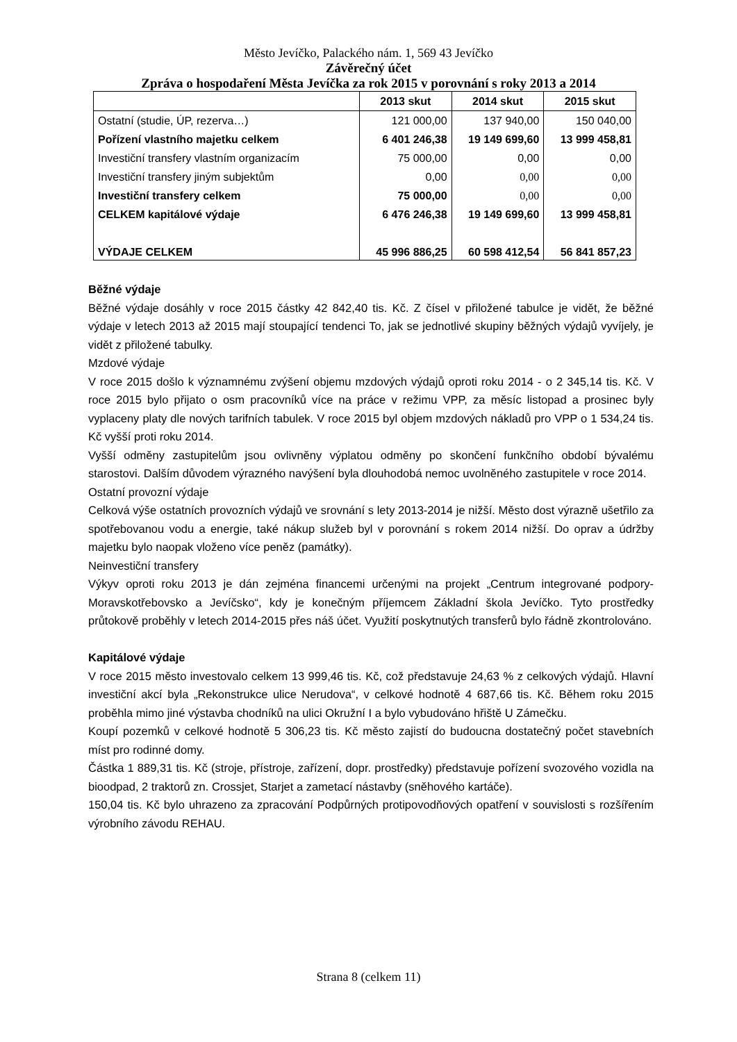Město Jevíčko, Palackého nám. 1, 569 43 Jevíčko
Závěrečný účet
Zpráva o hospodaření Města Jevíčka za rok 2015 v porovnání s roky 2013 a 2014
| | 2013 skut | 2014 skut | 2015 skut |
| --- | --- | --- | --- |
| Ostatní (studie, ÚP, rezerva…) | 121 000,00 | 137 940,00 | 150 040,00 |
| Pořízení vlastního majetku celkem | 6 401 246,38 | 19 149 699,60 | 13 999 458,81 |
| Investiční transfery vlastním organizacím | 75 000,00 | 0,00 | 0,00 |
| Investiční transfery jiným subjektům | 0,00 | 0,00 | 0,00 |
| Investiční transfery celkem | 75 000,00 | 0,00 | 0,00 |
| CELKEM kapitálové výdaje | 6 476 246,38 | 19 149 699,60 | 13 999 458,81 |
| VÝDAJE CELKEM | 45 996 886,25 | 60 598 412,54 | 56 841 857,23 |
Běžné výdaje
Běžné výdaje dosáhly v roce 2015 částky 42 842,40 tis. Kč. Z čísel v přiložené tabulce je vidět, že běžné výdaje v letech 2013 až 2015 mají stoupající tendenci To, jak se jednotlivé skupiny běžných výdajů vyvíjely, je vidět z přiložené tabulky.
Mzdové výdaje
V roce 2015 došlo k významnému zvýšení objemu mzdových výdajů oproti roku 2014 - o 2 345,14 tis. Kč. V roce 2015 bylo přijato o osm pracovníků více na práce v režimu VPP, za měsíc listopad a prosinec byly vyplaceny platy dle nových tarifních tabulek. V roce 2015 byl objem mzdových nákladů pro VPP o 1 534,24 tis. Kč vyšší proti roku 2014.
Vyšší odměny zastupitelům jsou ovlivněny výplatou odměny po skončení funkčního období bývalému starostovi. Dalším důvodem výrazného navýšení byla dlouhodobá nemoc uvolněného zastupitele v roce 2014.
Ostatní provozní výdaje
Celková výše ostatních provozních výdajů ve srovnání s lety 2013-2014 je nižší. Město dost výrazně ušetřilo za spotřebovanou vodu a energie, také nákup služeb byl v porovnání s rokem 2014 nižší. Do oprav a údržby majetku bylo naopak vloženo více peněz (památky).
Neinvestiční transfery
Výkyv oproti roku 2013 je dán zejména financemi určenými na projekt „Centrum integrované podpory-Moravskotřebovsko a Jevíčsko“, kdy je konečným příjemcem Základní škola Jevíčko. Tyto prostředky průtokově proběhly v letech 2014-2015 přes náš účet. Využití poskytnutých transferů bylo řádně zkontrolováno.
Kapitálové výdaje
V roce 2015 město investovalo celkem 13 999,46 tis. Kč, což představuje 24,63 % z celkových výdajů. Hlavní investiční akcí byla „Rekonstrukce ulice Nerudova“, v celkové hodnotě 4 687,66 tis. Kč. Během roku 2015 proběhla mimo jiné výstavba chodníků na ulici Okružní I a bylo vybudováno hřiště U Zámečku.
Koupí pozemků v celkové hodnotě 5 306,23 tis. Kč město zajistí do budoucna dostatečný počet stavebních míst pro rodinné domy.
Částka 1 889,31 tis. Kč (stroje, přístroje, zařízení, dopr. prostředky) představuje pořízení svozového vozidla na bioodpad, 2 traktorů zn. Crossjet, Starjet a zametací nástavby (sněhového kartáče).
150,04 tis. Kč bylo uhrazeno za zpracování Podpůrných protipovodňových opatření v souvislosti s rozšířením výrobního závodu REHAU.
Strana 8 (celkem 11)